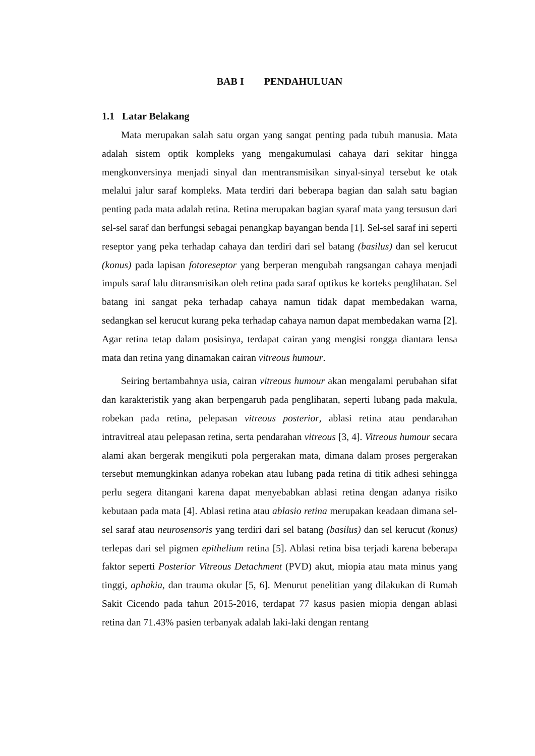BAB I PENDAHULUAN
1.1 Latar Belakang
Mata merupakan salah satu organ yang sangat penting pada tubuh manusia. Mata adalah sistem optik kompleks yang mengakumulasi cahaya dari sekitar hingga mengkonversinya menjadi sinyal dan mentransmisikan sinyal-sinyal tersebut ke otak melalui jalur saraf kompleks. Mata terdiri dari beberapa bagian dan salah satu bagian penting pada mata adalah retina. Retina merupakan bagian syaraf mata yang tersusun dari sel-sel saraf dan berfungsi sebagai penangkap bayangan benda [1]. Sel-sel saraf ini seperti reseptor yang peka terhadap cahaya dan terdiri dari sel batang (basilus) dan sel kerucut (konus) pada lapisan fotoreseptor yang berperan mengubah rangsangan cahaya menjadi impuls saraf lalu ditransmisikan oleh retina pada saraf optikus ke korteks penglihatan. Sel batang ini sangat peka terhadap cahaya namun tidak dapat membedakan warna, sedangkan sel kerucut kurang peka terhadap cahaya namun dapat membedakan warna [2]. Agar retina tetap dalam posisinya, terdapat cairan yang mengisi rongga diantara lensa mata dan retina yang dinamakan cairan vitreous humour.
Seiring bertambahnya usia, cairan vitreous humour akan mengalami perubahan sifat dan karakteristik yang akan berpengaruh pada penglihatan, seperti lubang pada makula, robekan pada retina, pelepasan vitreous posterior, ablasi retina atau pendarahan intravitreal atau pelepasan retina, serta pendarahan vitreous [3, 4]. Vitreous humour secara alami akan bergerak mengikuti pola pergerakan mata, dimana dalam proses pergerakan tersebut memungkinkan adanya robekan atau lubang pada retina di titik adhesi sehingga perlu segera ditangani karena dapat menyebabkan ablasi retina dengan adanya risiko kebutaan pada mata [4]. Ablasi retina atau ablasio retina merupakan keadaan dimana sel-sel saraf atau neurosensoris yang terdiri dari sel batang (basilus) dan sel kerucut (konus) terlepas dari sel pigmen epithelium retina [5]. Ablasi retina bisa terjadi karena beberapa faktor seperti Posterior Vitreous Detachment (PVD) akut, miopia atau mata minus yang tinggi, aphakia, dan trauma okular [5, 6]. Menurut penelitian yang dilakukan di Rumah Sakit Cicendo pada tahun 2015-2016, terdapat 77 kasus pasien miopia dengan ablasi retina dan 71.43% pasien terbanyak adalah laki-laki dengan rentang